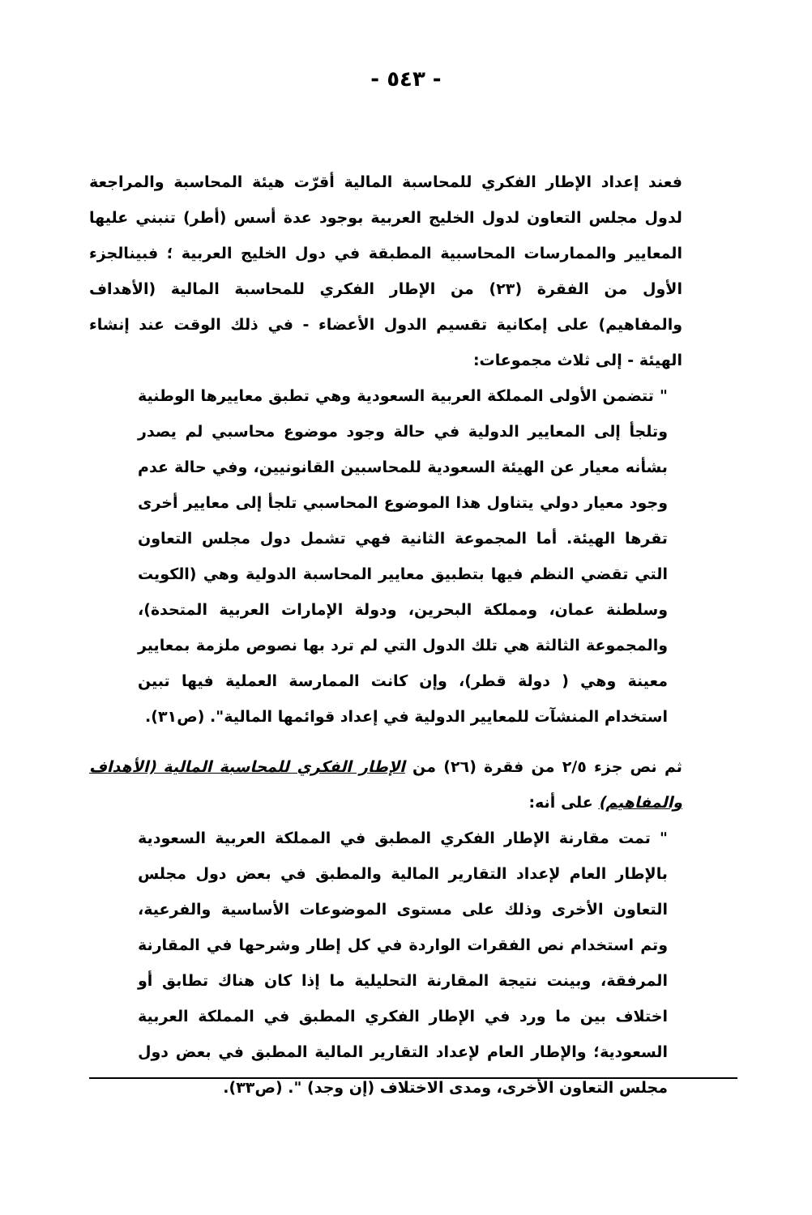- ٥٤٣ -
فعند إعداد الإطار الفكري للمحاسبة المالية أقرّت هيئة المحاسبة والمراجعة لدول مجلس التعاون لدول الخليج العربية بوجود عدة أسس (أطر) تنبني عليها المعايير والممارسات المحاسبية المطبقة في دول الخليج العربية ؛ فبينالجزء الأول من الفقرة (٢٣) من الإطار الفكري للمحاسبة المالية (الأهداف والمفاهيم) على إمكانية تقسيم الدول الأعضاء - في ذلك الوقت عند إنشاء الهيئة - إلى ثلاث مجموعات:
" تتضمن الأولى المملكة العربية السعودية وهي تطبق معاييرها الوطنية وتلجأ إلى المعايير الدولية في حالة وجود موضوع محاسبي لم يصدر بشأنه معيار عن الهيئة السعودية للمحاسبين القانونيين، وفي حالة عدم وجود معيار دولي يتناول هذا الموضوع المحاسبي تلجأ إلى معايير أخرى تقرها الهيئة. أما المجموعة الثانية فهي تشمل دول مجلس التعاون التي تقضي النظم فيها بتطبيق معايير المحاسبة الدولية وهي (الكويت وسلطنة عمان، ومملكة البحرين، ودولة الإمارات العربية المتحدة)، والمجموعة الثالثة هي تلك الدول التي لم ترد بها نصوص ملزمة بمعايير معينة وهي ( دولة قطر)، وإن كانت الممارسة العملية فيها تبين استخدام المنشآت للمعايير الدولية في إعداد قوائمها المالية". (ص٣١).
ثم نص جزء ٢/٥ من فقرة (٢٦) من الإطار الفكري للمحاسبة المالية (الأهداف والمفاهيم) على أنه:
" تمت مقارنة الإطار الفكري المطبق في المملكة العربية السعودية بالإطار العام لإعداد التقارير المالية والمطبق في بعض دول مجلس التعاون الأخرى وذلك على مستوى الموضوعات الأساسية والفرعية، وتم استخدام نص الفقرات الواردة في كل إطار وشرحها في المقارنة المرفقة، وبينت نتيجة المقارنة التحليلية ما إذا كان هناك تطابق أو اختلاف بين ما ورد في الإطار الفكري المطبق في المملكة العربية السعودية؛ والإطار العام لإعداد التقارير المالية المطبق في بعض دول مجلس التعاون الأخرى، ومدى الاختلاف (إن وجد) ". (ص٣٣).